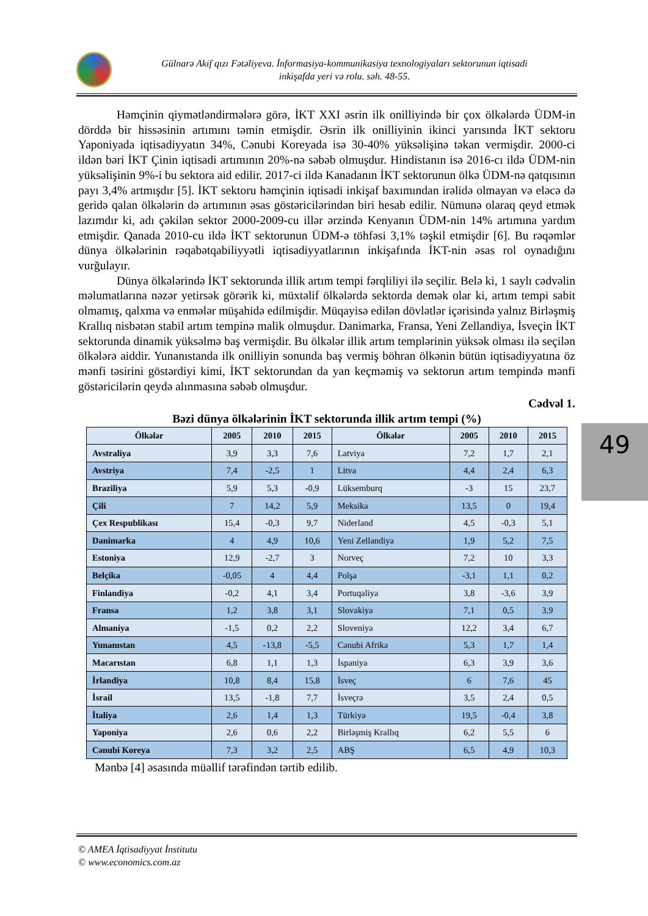Gülnarə Akif qızı Fətəliyeva. İnformasiya-kommunikasiya texnologiyaları sektorunun iqtisadi
inkişafda yeri və rolu. səh. 48-55.
Həmçinin qiymətləndirmələrə görə, İKT XXI əsrin ilk onilliyində bir çox ölkələrdə ÜDM-in dörddə bir hissəsinin artımını təmin etmişdir. Əsrin ilk onilliyinin ikinci yarısında İKT sektoru Yaponiyada iqtisadiyyatın 34%, Cənubi Koreyada isə 30-40% yüksəlişinə təkan vermişdir. 2000-ci ildən bəri İKT Çinin iqtisadi artımının 20%-nə səbəb olmuşdur. Hindistanın isə 2016-cı ildə ÜDM-nin yüksəlişinin 9%-i bu sektora aid edilir. 2017-ci ildə Kanadanın İKT sektorunun ölkə ÜDM-nə qatqısının payı 3,4% artmışdır [5]. İKT sektoru həmçinin iqtisadi inkişaf baxımından irəlidə olmayan və eləcə də geridə qalan ölkələrin də artımının əsas göstəricilərindən biri hesab edilir. Nümunə olaraq qeyd etmək lazımdır ki, adı çəkilən sektor 2000-2009-cu illər ərzində Kenyanın ÜDM-nin 14% artımına yardım etmişdir. Qanada 2010-cu ildə İKT sektorunun ÜDM-ə töhfəsi 3,1% təşkil etmişdir [6]. Bu rəqəmlər dünya ölkələrinin rəqabətqabiliyyətli iqtisadiyyatlarının inkişafında İKT-nin əsas rol oynadığını vurğulayır.
Dünya ölkələrində İKT sektorunda illik artım tempi fərqliliyi ilə seçilir. Belə ki, 1 saylı cədvəlin məlumatlarına nəzər yetirsək görərik ki, müxtəlif ölkələrdə sektorda demək olar ki, artım tempi sabit olmamış, qalxma və enmələr müşahidə edilmişdir. Müqayisə edilən dövlətlər içərisində yalnız Birləşmiş Krallıq nisbətən stabil artım tempinə malik olmuşdur. Danimarka, Fransa, Yeni Zellandiya, İsveçin İKT sektorunda dinamik yüksəlmə baş vermişdir. Bu ölkələr illik artım templərinin yüksək olması ilə seçilən ölkələrə aiddir. Yunanıstanda ilk onilliyin sonunda baş vermiş böhran ölkənin bütün iqtisadiyyatına öz mənfi təsirini göstərdiyi kimi, İKT sektorundan da yan keçməmiş və sektorun artım tempində mənfi göstəricilərin qeydə alınmasına səbəb olmuşdur.
Cədvəl 1.
Bəzi dünya ölkələrinin İKT sektorunda illik artım tempi (%)
| Ölkələr | 2005 | 2010 | 2015 | Ölkələr | 2005 | 2010 | 2015 |
| --- | --- | --- | --- | --- | --- | --- | --- |
| Avstraliya | 3,9 | 3,3 | 7,6 | Latviya | 7,2 | 1,7 | 2,1 |
| Avstriya | 7,4 | -2,5 | 1 | Litva | 4,4 | 2,4 | 6,3 |
| Braziliya | 5,9 | 5,3 | -0,9 | Lüksemburq | -3 | 15 | 23,7 |
| Çili | 7 | 14,2 | 5,9 | Meksika | 13,5 | 0 | 19,4 |
| Çex Respublikası | 15,4 | -0,3 | 9,7 | Niderland | 4,5 | -0,3 | 5,1 |
| Danimarka | 4 | 4,9 | 10,6 | Yeni Zellandiya | 1,9 | 5,2 | 7,5 |
| Estoniya | 12,9 | -2,7 | 3 | Norveç | 7,2 | 10 | 3,3 |
| Belçika | -0,05 | 4 | 4,4 | Polşa | -3,1 | 1,1 | 0,2 |
| Finlandiya | -0,2 | 4,1 | 3,4 | Portuqaliya | 3,8 | -3,6 | 3,9 |
| Fransa | 1,2 | 3,8 | 3,1 | Slovakiya | 7,1 | 0,5 | 3,9 |
| Almaniya | -1,5 | 0,2 | 2,2 | Sloveniya | 12,2 | 3,4 | 6,7 |
| Yunanıstan | 4,5 | -13,8 | -5,5 | Cənubi Afrika | 5,3 | 1,7 | 1,4 |
| Macarıstan | 6,8 | 1,1 | 1,3 | İspaniya | 6,3 | 3,9 | 3,6 |
| İrlandiya | 10,8 | 8,4 | 15,8 | İsveç | 6 | 7,6 | 45 |
| İsrail | 13,5 | -1,8 | 7,7 | İsveçrə | 3,5 | 2,4 | 0,5 |
| İtaliya | 2,6 | 1,4 | 1,3 | Türkiyə | 19,5 | -0,4 | 3,8 |
| Yaponiya | 2,6 | 0,6 | 2,2 | Birləşmiş Krallıq | 6,2 | 5,5 | 6 |
| Cənubi Koreya | 7,3 | 3,2 | 2,5 | ABŞ | 6,5 | 4,9 | 10,3 |
Mənbə [4] əsasında müəllif tərəfindən tərtib edilib.
49
© AMEA İqtisadiyyat İnstitutu
© www.economics.com.az